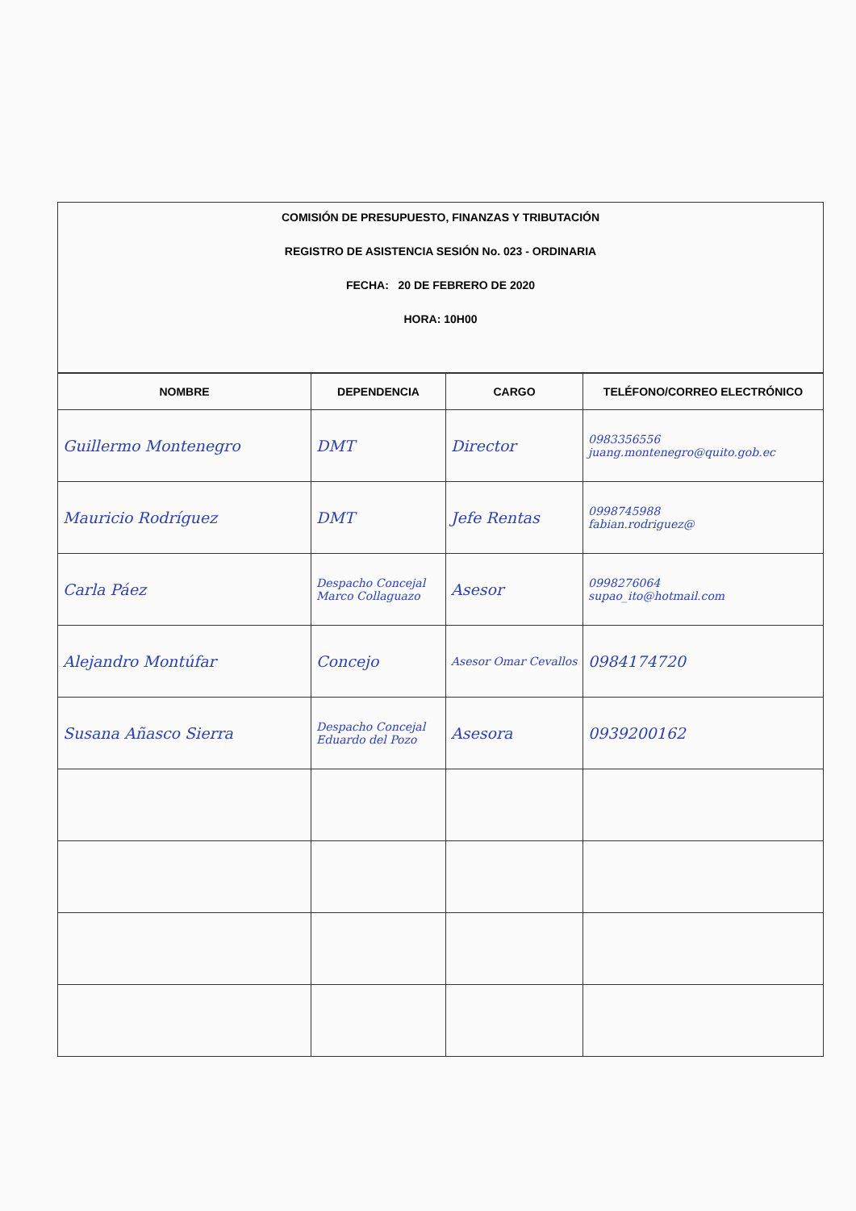COMISIÓN DE PRESUPUESTO, FINANZAS Y TRIBUTACIÓN
REGISTRO DE ASISTENCIA SESIÓN No. 023 - ORDINARIA
FECHA: 20 DE FEBRERO DE 2020
HORA: 10H00
| NOMBRE | DEPENDENCIA | CARGO | TELÉFONO/CORREO ELECTRÓNICO |
| --- | --- | --- | --- |
| Guillermo Montenegro | DMT | Director | 0983356556 juang.montenegro@quito.gob.ec |
| Mauricio Rodríguez | DMT | Jefe Rentas | 0998745988 fabian.rodriguez@ |
| Carla Páez | Despacho Concejal Marco Collaguazo | Asesor | 0998276064 supao_ito@hotmail.com |
| Alejandro Montúfar | Concejo | Asesor Omar Cevallos | 0984174720 |
| Susana Añasco Sierra | Despacho Concejal Eduardo del Pozo | Asesora | 0939200162 |